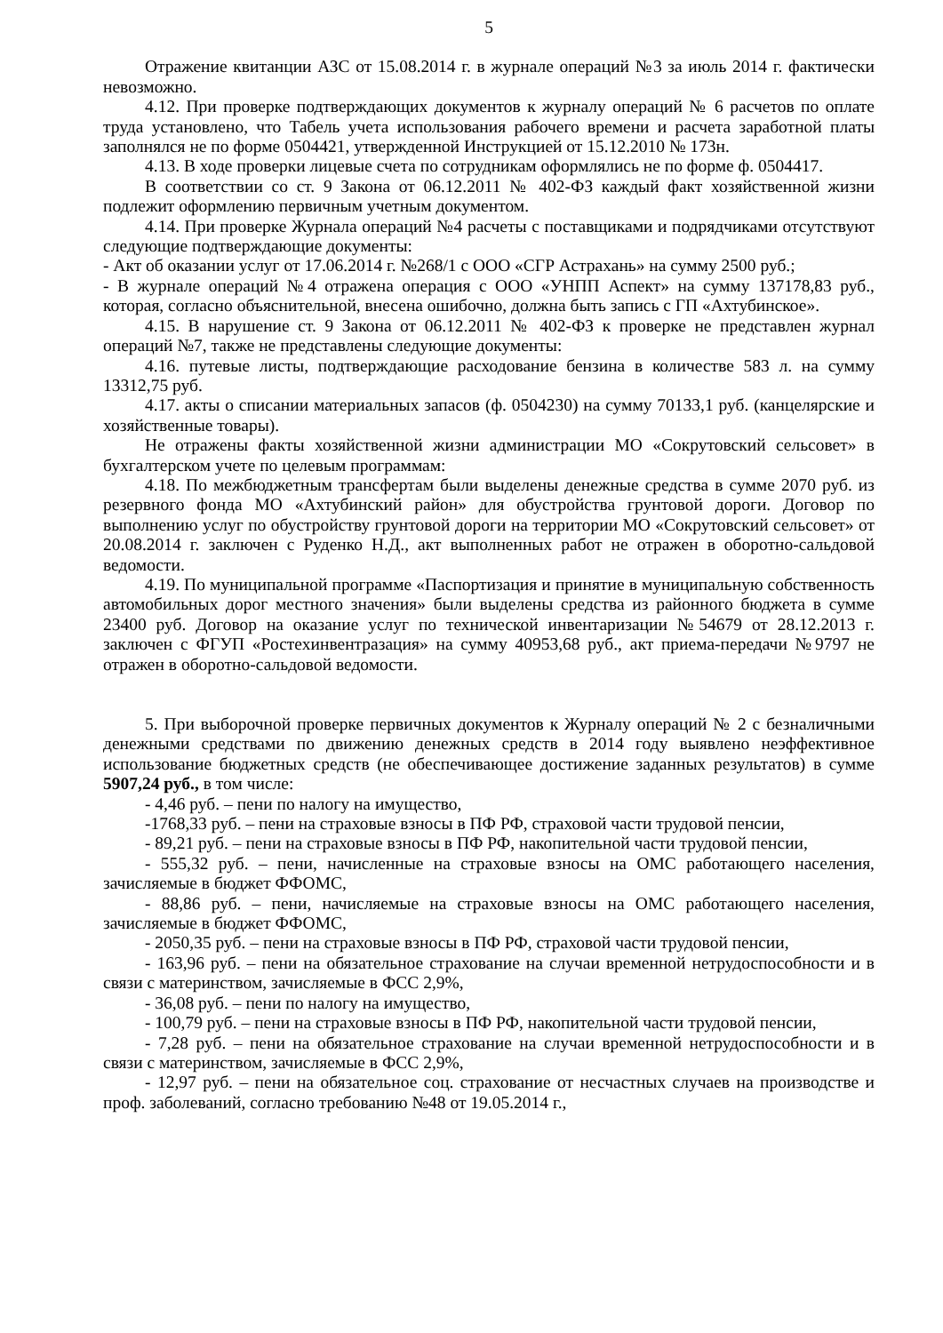5
Отражение квитанции АЗС от 15.08.2014 г. в журнале операций №3 за июль 2014 г. фактически невозможно.
4.12. При проверке подтверждающих документов к журналу операций № 6 расчетов по оплате труда установлено, что Табель учета использования рабочего времени и расчета заработной платы заполнялся не по форме 0504421, утвержденной Инструкцией от 15.12.2010 № 173н.
4.13. В ходе проверки лицевые счета по сотрудникам оформлялись не по форме ф. 0504417.
В соответствии со ст. 9 Закона от 06.12.2011 № 402-ФЗ каждый факт хозяйственной жизни подлежит оформлению первичным учетным документом.
4.14. При проверке Журнала операций №4 расчеты с поставщиками и подрядчиками отсутствуют следующие подтверждающие документы:
- Акт об оказании услуг от 17.06.2014 г. №268/1 с ООО «СГР Астрахань» на сумму 2500 руб.;
- В журнале операций №4 отражена операция с ООО «УНПП Аспект» на сумму 137178,83 руб., которая, согласно объяснительной, внесена ошибочно, должна быть запись с ГП «Ахтубинское».
4.15. В нарушение ст. 9 Закона от 06.12.2011 № 402-ФЗ к проверке не представлен журнал операций №7, также не представлены следующие документы:
4.16. путевые листы, подтверждающие расходование бензина в количестве 583 л. на сумму 13312,75 руб.
4.17. акты о списании материальных запасов (ф. 0504230) на сумму 70133,1 руб. (канцелярские и хозяйственные товары).
Не отражены факты хозяйственной жизни администрации МО «Сокрутовский сельсовет» в бухгалтерском учете по целевым программам:
4.18. По межбюджетным трансфертам были выделены денежные средства в сумме 2070 руб. из резервного фонда МО «Ахтубинский район» для обустройства грунтовой дороги. Договор по выполнению услуг по обустройству грунтовой дороги на территории МО «Сокрутовский сельсовет» от 20.08.2014 г. заключен с Руденко Н.Д., акт выполненных работ не отражен в оборотно-сальдовой ведомости.
4.19. По муниципальной программе «Паспортизация и принятие в муниципальную собственность автомобильных дорог местного значения» были выделены средства из районного бюджета в сумме 23400 руб. Договор на оказание услуг по технической инвентаризации №54679 от 28.12.2013 г. заключен с ФГУП «Ростехинвентразация» на сумму 40953,68 руб., акт приема-передачи №9797 не отражен в оборотно-сальдовой ведомости.
5. При выборочной проверке первичных документов к Журналу операций № 2 с безналичными денежными средствами по движению денежных средств в 2014 году выявлено неэффективное использование бюджетных средств (не обеспечивающее достижение заданных результатов) в сумме 5907,24 руб., в том числе:
- 4,46 руб. – пени по налогу на имущество,
-1768,33 руб. – пени на страховые взносы в ПФ РФ, страховой части трудовой пенсии,
- 89,21 руб. – пени на страховые взносы в ПФ РФ, накопительной части трудовой пенсии,
- 555,32 руб. – пени, начисленные на страховые взносы на ОМС работающего населения, зачисляемые в бюджет ФФОМС,
- 88,86 руб. – пени, начисляемые на страховые взносы на ОМС работающего населения, зачисляемые в бюджет ФФОМС,
- 2050,35 руб. – пени на страховые взносы в ПФ РФ, страховой части трудовой пенсии,
- 163,96 руб. – пени на обязательное страхование на случаи временной нетрудоспособности и в связи с материнством, зачисляемые в ФСС 2,9%,
- 36,08 руб. – пени по налогу на имущество,
- 100,79 руб. – пени на страховые взносы в ПФ РФ, накопительной части трудовой пенсии,
- 7,28 руб. – пени на обязательное страхование на случаи временной нетрудоспособности и в связи с материнством, зачисляемые в ФСС 2,9%,
- 12,97 руб. – пени на обязательное соц. страхование от несчастных случаев на производстве и проф. заболеваний, согласно требованию №48 от 19.05.2014 г.,